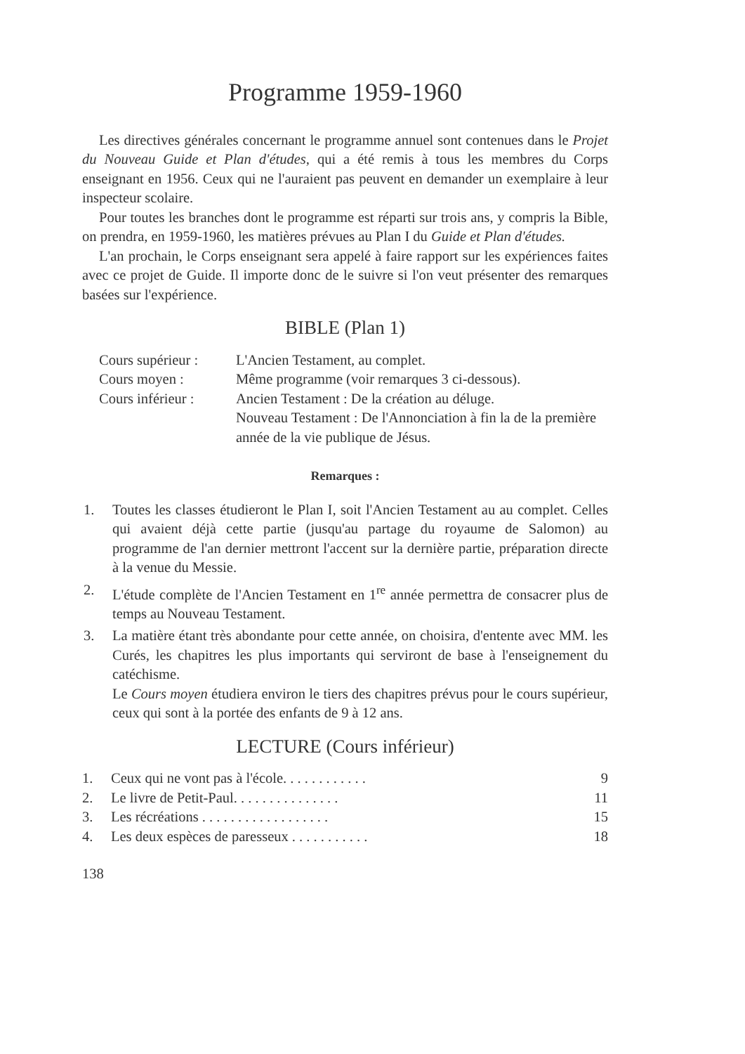Programme 1959-1960
Les directives générales concernant le programme annuel sont contenues dans le Projet du Nouveau Guide et Plan d'études, qui a été remis à tous les membres du Corps enseignant en 1956. Ceux qui ne l'auraient pas peuvent en demander un exemplaire à leur inspecteur scolaire.
Pour toutes les branches dont le programme est réparti sur trois ans, y compris la Bible, on prendra, en 1959-1960, les matières prévues au Plan I du Guide et Plan d'études.
L'an prochain, le Corps enseignant sera appelé à faire rapport sur les expériences faites avec ce projet de Guide. Il importe donc de le suivre si l'on veut présenter des remarques basées sur l'expérience.
BIBLE (Plan 1)
Cours supérieur :
L'Ancien Testament, au complet.
Cours moyen :
Même programme (voir remarques 3 ci-dessous).
Cours inférieur :
Ancien Testament : De la création au déluge.
Nouveau Testament : De l'Annonciation à fin la de la première année de la vie publique de Jésus.
Remarques :
1. Toutes les classes étudieront le Plan I, soit l'Ancien Testament au au complet. Celles qui avaient déjà cette partie (jusqu'au partage du royaume de Salomon) au programme de l'an dernier mettront l'accent sur la dernière partie, préparation directe à la venue du Messie.
2. L'étude complète de l'Ancien Testament en 1<sup>re</sup> année permettra de consacrer plus de temps au Nouveau Testament.
3. La matière étant très abondante pour cette année, on choisira, d'entente avec MM. les Curés, les chapitres les plus importants qui serviront de base à l'enseignement du catéchisme.
Le Cours moyen étudiera environ le tiers des chapitres prévus pour le cours supérieur, ceux qui sont à la portée des enfants de 9 à 12 ans.
LECTURE (Cours inférieur)
1. Ceux qui ne vont pas à l'école. . . . . . . . . . . . 9
2. Le livre de Petit-Paul. . . . . . . . . . . . . . . 11
3. Les récréations . . . . . . . . . . . . . . . . . . 15
4. Les deux espèces de paresseux . . . . . . . . . . . 18
138